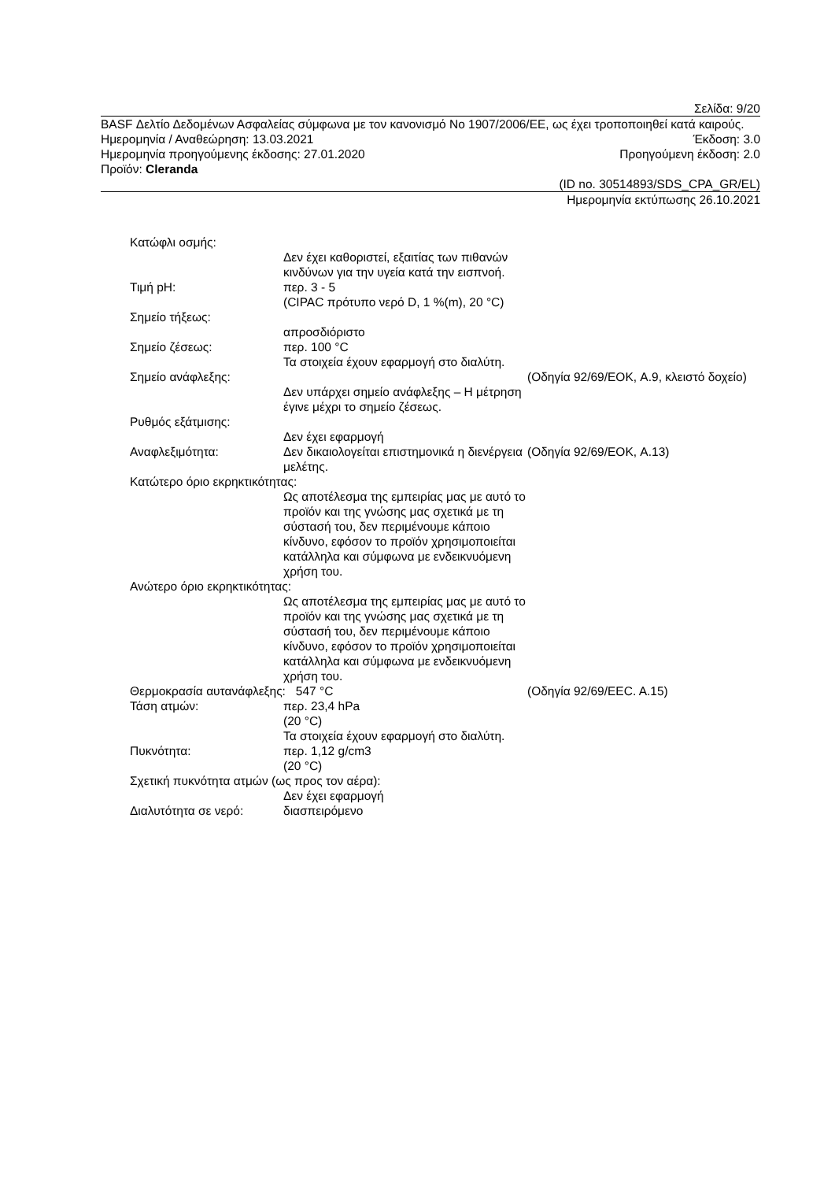Σελίδα: 9/20
BASF Δελτίο Δεδομένων Ασφαλείας σύμφωνα με τον κανονισμό Νο 1907/2006/ΕΕ, ως έχει τροποποιηθεί κατά καιρούς.
Ημερομηνία / Αναθεώρηση: 13.03.2021 Έκδοση: 3.0
Ημερομηνία προηγούμενης έκδοσης: 27.01.2020 Προηγούμενη έκδοση: 2.0
Προϊόν: Cleranda
(ID no. 30514893/SDS_CPA_GR/EL)
Ημερομηνία εκτύπωσης 26.10.2021
Κατώφλι οσμής:
Δεν έχει καθοριστεί, εξαιτίας των πιθανών κινδύνων για την υγεία κατά την εισπνοή.
Τιμή pH: περ. 3 - 5
(CIPAC πρότυπο νερό D, 1 %(m), 20 °C)
Σημείο τήξεως:
απροσδιόριστο
Σημείο ζέσεως: περ. 100 °C
Τα στοιχεία έχουν εφαρμογή στο διαλύτη.
Σημείο ανάφλεξης:
Δεν υπάρχει σημείο ανάφλεξης – Η μέτρηση έγινε μέχρι το σημείο ζέσεως.
(Οδηγία 92/69/ΕΟΚ, A.9, κλειστό δοχείο)
Ρυθμός εξάτμισης:
Δεν έχει εφαρμογή
Αναφλεξιμότητα: Δεν δικαιολογείται επιστημονικά η διενέργεια μελέτης.
(Οδηγία 92/69/ΕΟΚ, A.13)
Κατώτερο όριο εκρηκτικότητας:
Ως αποτέλεσμα της εμπειρίας μας με αυτό το προϊόν και της γνώσης μας σχετικά με τη σύστασή του, δεν περιμένουμε κάποιο κίνδυνο, εφόσον το προϊόν χρησιμοποιείται κατάλληλα και σύμφωνα με ενδεικνυόμενη χρήση του.
Ανώτερο όριο εκρηκτικότητας:
Ως αποτέλεσμα της εμπειρίας μας με αυτό το προϊόν και της γνώσης μας σχετικά με τη σύστασή του, δεν περιμένουμε κάποιο κίνδυνο, εφόσον το προϊόν χρησιμοποιείται κατάλληλα και σύμφωνα με ενδεικνυόμενη χρήση του.
Θερμοκρασία αυτανάφλεξης: 547 °C (Οδηγία 92/69/ΕΕC. A.15)
Τάση ατμών: περ. 23,4 hPa
(20 °C)
Τα στοιχεία έχουν εφαρμογή στο διαλύτη.
Πυκνότητα: περ. 1,12 g/cm3
(20 °C)
Σχετική πυκνότητα ατμών (ως προς τον αέρα):
Δεν έχει εφαρμογή
Διαλυτότητα σε νερό: διασπειρόμενο